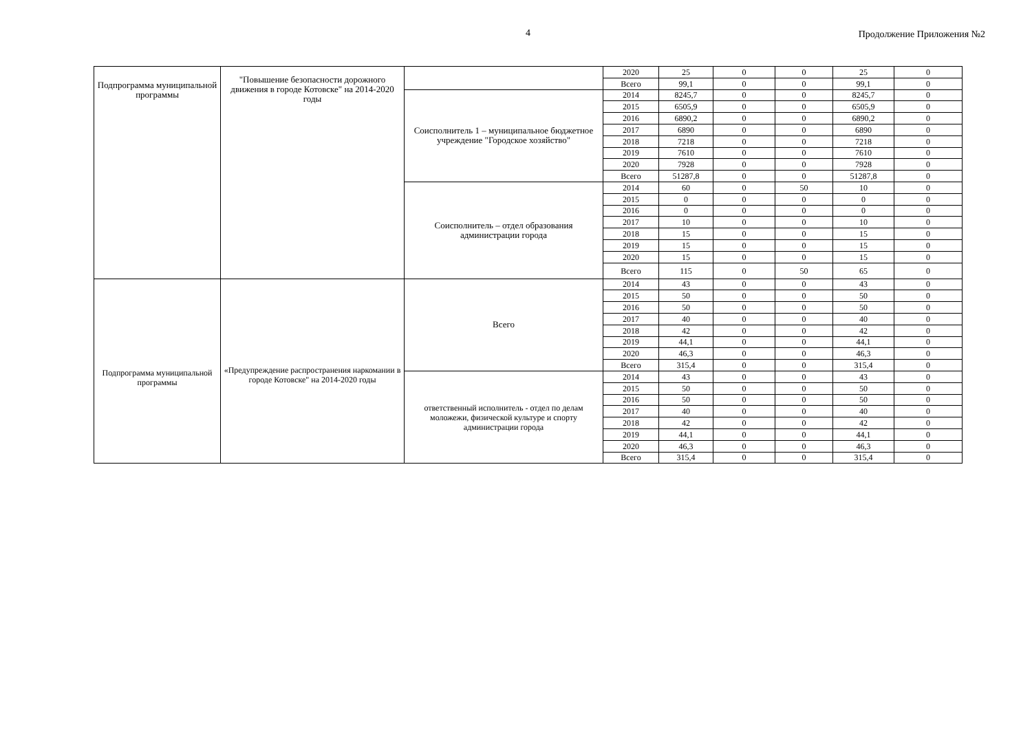4 Продолжение Приложения №2
| Подпрограмма муниципальной программы | "Повышение безопасности дорожного движения в городе Котовске" на 2014-2020 годы | | 2020 | 25 | 0 | 0 | 25 | 0 |
| | | | Всего | 99,1 | 0 | 0 | 99,1 | 0 |
| | | Соисполнитель 1 – муниципальное бюджетное учреждение "Городское хозяйство" | 2014 | 8245,7 | 0 | 0 | 8245,7 | 0 |
| | | | 2015 | 6505,9 | 0 | 0 | 6505,9 | 0 |
| | | | 2016 | 6890,2 | 0 | 0 | 6890,2 | 0 |
| | | | 2017 | 6890 | 0 | 0 | 6890 | 0 |
| | | | 2018 | 7218 | 0 | 0 | 7218 | 0 |
| | | | 2019 | 7610 | 0 | 0 | 7610 | 0 |
| | | | 2020 | 7928 | 0 | 0 | 7928 | 0 |
| | | | Всего | 51287,8 | 0 | 0 | 51287,8 | 0 |
| | | Соисполнитель – отдел образования администрации города | 2014 | 60 | 0 | 50 | 10 | 0 |
| | | | 2015 | 0 | 0 | 0 | 0 | 0 |
| | | | 2016 | 0 | 0 | 0 | 0 | 0 |
| | | | 2017 | 10 | 0 | 0 | 10 | 0 |
| | | | 2018 | 15 | 0 | 0 | 15 | 0 |
| | | | 2019 | 15 | 0 | 0 | 15 | 0 |
| | | | 2020 | 15 | 0 | 0 | 15 | 0 |
| | | | Всего | 115 | 0 | 50 | 65 | 0 |
| Подпрограмма муниципальной программы | «Предупреждение распространения наркомании в городе Котовске" на 2014-2020 годы | Всего | 2014 | 43 | 0 | 0 | 43 | 0 |
| | | | 2015 | 50 | 0 | 0 | 50 | 0 |
| | | | 2016 | 50 | 0 | 0 | 50 | 0 |
| | | | 2017 | 40 | 0 | 0 | 40 | 0 |
| | | | 2018 | 42 | 0 | 0 | 42 | 0 |
| | | | 2019 | 44,1 | 0 | 0 | 44,1 | 0 |
| | | | 2020 | 46,3 | 0 | 0 | 46,3 | 0 |
| | | | Всего | 315,4 | 0 | 0 | 315,4 | 0 |
| | | ответственный исполнитель - отдел по делам моложежи, физической культуре и спорту администрации города | 2014 | 43 | 0 | 0 | 43 | 0 |
| | | | 2015 | 50 | 0 | 0 | 50 | 0 |
| | | | 2016 | 50 | 0 | 0 | 50 | 0 |
| | | | 2017 | 40 | 0 | 0 | 40 | 0 |
| | | | 2018 | 42 | 0 | 0 | 42 | 0 |
| | | | 2019 | 44,1 | 0 | 0 | 44,1 | 0 |
| | | | 2020 | 46,3 | 0 | 0 | 46,3 | 0 |
| | | | Всего | 315,4 | 0 | 0 | 315,4 | 0 |